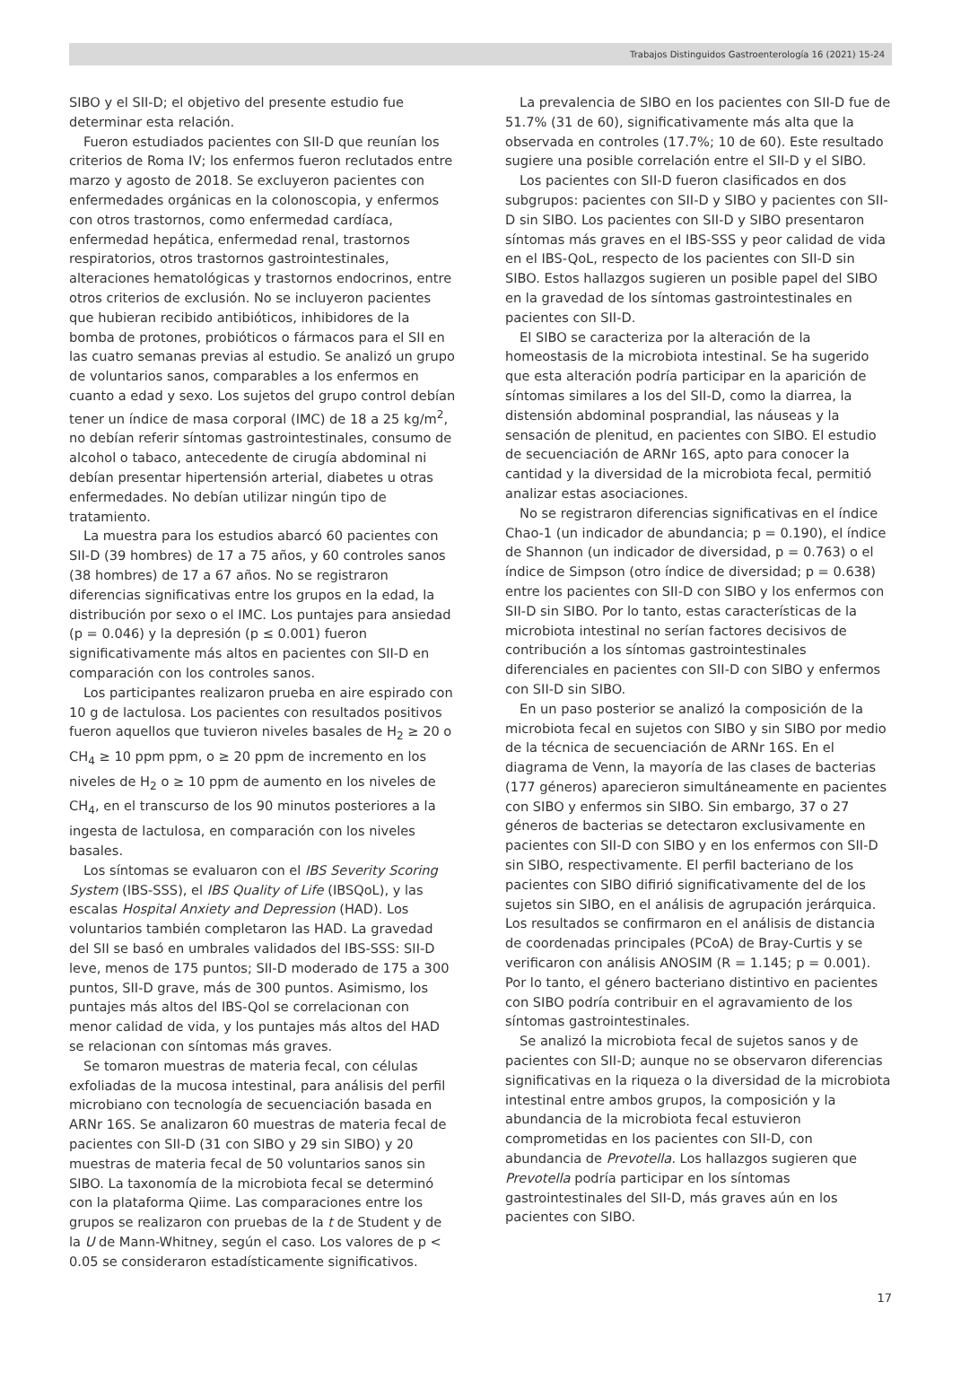Trabajos Distinguidos Gastroenterología 16 (2021) 15-24
SIBO y el SII-D; el objetivo del presente estudio fue determinar esta relación.
Fueron estudiados pacientes con SII-D que reunían los criterios de Roma IV; los enfermos fueron reclutados entre marzo y agosto de 2018. Se excluyeron pacientes con enfermedades orgánicas en la colonoscopia, y enfermos con otros trastornos, como enfermedad cardíaca, enfermedad hepática, enfermedad renal, trastornos respiratorios, otros trastornos gastrointestinales, alteraciones hematológicas y trastornos endocrinos, entre otros criterios de exclusión. No se incluyeron pacientes que hubieran recibido antibióticos, inhibidores de la bomba de protones, probióticos o fármacos para el SII en las cuatro semanas previas al estudio. Se analizó un grupo de voluntarios sanos, comparables a los enfermos en cuanto a edad y sexo. Los sujetos del grupo control debían tener un índice de masa corporal (IMC) de 18 a 25 kg/m<sup>2</sup>, no debían referir síntomas gastrointestinales, consumo de alcohol o tabaco, antecedente de cirugía abdominal ni debían presentar hipertensión arterial, diabetes u otras enfermedades. No debían utilizar ningún tipo de tratamiento.
La muestra para los estudios abarcó 60 pacientes con SII-D (39 hombres) de 17 a 75 años, y 60 controles sanos (38 hombres) de 17 a 67 años. No se registraron diferencias significativas entre los grupos en la edad, la distribución por sexo o el IMC. Los puntajes para ansiedad (p = 0.046) y la depresión (p ≤ 0.001) fueron significativamente más altos en pacientes con SII-D en comparación con los controles sanos.
Los participantes realizaron prueba en aire espirado con 10 g de lactulosa. Los pacientes con resultados positivos fueron aquellos que tuvieron niveles basales de H<sub>2</sub> ≥ 20 o CH<sub>4</sub> ≥ 10 ppm ppm, o ≥ 20 ppm de incremento en los niveles de H<sub>2</sub> o ≥ 10 ppm de aumento en los niveles de CH<sub>4</sub>, en el transcurso de los 90 minutos posteriores a la ingesta de lactulosa, en comparación con los niveles basales.
Los síntomas se evaluaron con el IBS Severity Scoring System (IBS-SSS), el IBS Quality of Life (IBSQoL), y las escalas Hospital Anxiety and Depression (HAD). Los voluntarios también completaron las HAD. La gravedad del SII se basó en umbrales validados del IBS-SSS: SII-D leve, menos de 175 puntos; SII-D moderado de 175 a 300 puntos, SII-D grave, más de 300 puntos. Asimismo, los puntajes más altos del IBS-Qol se correlacionan con menor calidad de vida, y los puntajes más altos del HAD se relacionan con síntomas más graves.
Se tomaron muestras de materia fecal, con células exfoliadas de la mucosa intestinal, para análisis del perfil microbiano con tecnología de secuenciación basada en ARNr 16S. Se analizaron 60 muestras de materia fecal de pacientes con SII-D (31 con SIBO y 29 sin SIBO) y 20 muestras de materia fecal de 50 voluntarios sanos sin SIBO. La taxonomía de la microbiota fecal se determinó con la plataforma Qiime. Las comparaciones entre los grupos se realizaron con pruebas de la t de Student y de la U de Mann-Whitney, según el caso. Los valores de p < 0.05 se consideraron estadísticamente significativos.
La prevalencia de SIBO en los pacientes con SII-D fue de 51.7% (31 de 60), significativamente más alta que la observada en controles (17.7%; 10 de 60). Este resultado sugiere una posible correlación entre el SII-D y el SIBO.
Los pacientes con SII-D fueron clasificados en dos subgrupos: pacientes con SII-D y SIBO y pacientes con SII-D sin SIBO. Los pacientes con SII-D y SIBO presentaron síntomas más graves en el IBS-SSS y peor calidad de vida en el IBS-QoL, respecto de los pacientes con SII-D sin SIBO. Estos hallazgos sugieren un posible papel del SIBO en la gravedad de los síntomas gastrointestinales en pacientes con SII-D.
El SIBO se caracteriza por la alteración de la homeostasis de la microbiota intestinal. Se ha sugerido que esta alteración podría participar en la aparición de síntomas similares a los del SII-D, como la diarrea, la distensión abdominal posprandial, las náuseas y la sensación de plenitud, en pacientes con SIBO. El estudio de secuenciación de ARNr 16S, apto para conocer la cantidad y la diversidad de la microbiota fecal, permitió analizar estas asociaciones.
No se registraron diferencias significativas en el índice Chao-1 (un indicador de abundancia; p = 0.190), el índice de Shannon (un indicador de diversidad, p = 0.763) o el índice de Simpson (otro índice de diversidad; p = 0.638) entre los pacientes con SII-D con SIBO y los enfermos con SII-D sin SIBO. Por lo tanto, estas características de la microbiota intestinal no serían factores decisivos de contribución a los síntomas gastrointestinales diferenciales en pacientes con SII-D con SIBO y enfermos con SII-D sin SIBO.
En un paso posterior se analizó la composición de la microbiota fecal en sujetos con SIBO y sin SIBO por medio de la técnica de secuenciación de ARNr 16S. En el diagrama de Venn, la mayoría de las clases de bacterias (177 géneros) aparecieron simultáneamente en pacientes con SIBO y enfermos sin SIBO. Sin embargo, 37 o 27 géneros de bacterias se detectaron exclusivamente en pacientes con SII-D con SIBO y en los enfermos con SII-D sin SIBO, respectivamente. El perfil bacteriano de los pacientes con SIBO difirió significativamente del de los sujetos sin SIBO, en el análisis de agrupación jerárquica. Los resultados se confirmaron en el análisis de distancia de coordenadas principales (PCoA) de Bray-Curtis y se verificaron con análisis ANOSIM (R = 1.145; p = 0.001). Por lo tanto, el género bacteriano distintivo en pacientes con SIBO podría contribuir en el agravamiento de los síntomas gastrointestinales.
Se analizó la microbiota fecal de sujetos sanos y de pacientes con SII-D; aunque no se observaron diferencias significativas en la riqueza o la diversidad de la microbiota intestinal entre ambos grupos, la composición y la abundancia de la microbiota fecal estuvieron comprometidas en los pacientes con SII-D, con abundancia de Prevotella. Los hallazgos sugieren que Prevotella podría participar en los síntomas gastrointestinales del SII-D, más graves aún en los pacientes con SIBO.
17